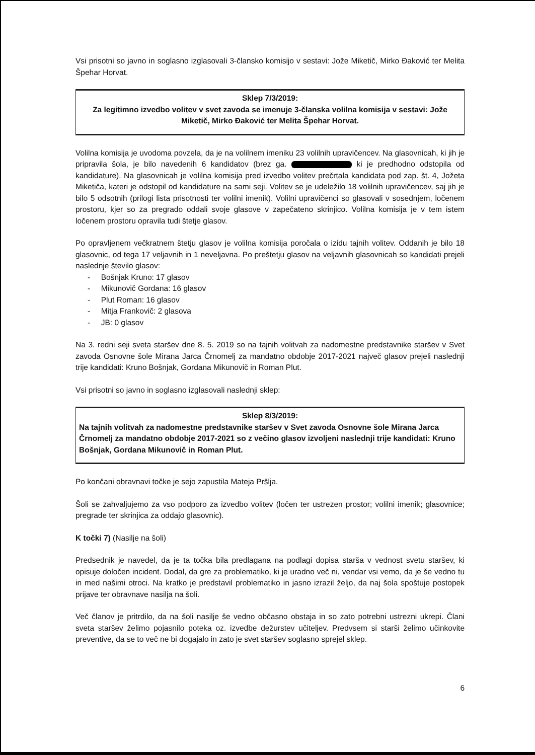Vsi prisotni so javno in soglasno izglasovali 3-člansko komisijo v sestavi: Jože Miketič, Mirko Đaković ter Melita Špehar Horvat.
Sklep 7/3/2019:
Za legitimno izvedbo volitev v svet zavoda se imenuje 3-članska volilna komisija v sestavi: Jože Miketič, Mirko Đaković ter Melita Špehar Horvat.
Volilna komisija je uvodoma povzela, da je na volilnem imeniku 23 volilnih upravičencev. Na glasovnicah, ki jih je pripravila šola, je bilo navedenih 6 kandidatov (brez ga. ki je predhodno odstopila od kandidature). Na glasovnicah je volilna komisija pred izvedbo volitev prečrtala kandidata pod zap. št. 4, Jožeta Miketiča, kateri je odstopil od kandidature na sami seji. Volitev se je udeležilo 18 volilnih upravičencev, saj jih je bilo 5 odsotnih (prilogi lista prisotnosti ter volilni imenik). Volilni upravičenci so glasovali v sosednjem, ločenem prostoru, kjer so za pregrado oddali svoje glasove v zapečateno skrinjico. Volilna komisija je v tem istem ločenem prostoru opravila tudi štetje glasov.
Po opravljenem večkratnem štetju glasov je volilna komisija poročala o izidu tajnih volitev. Oddanih je bilo 18 glasovnic, od tega 17 veljavnih in 1 neveljavna. Po preštetju glasov na veljavnih glasovnicah so kandidati prejeli naslednje število glasov:
- Bošnjak Kruno: 17 glasov
- Mikunovič Gordana: 16 glasov
- Plut Roman: 16 glasov
- Mitja Frankovič: 2 glasova
- JB: 0 glasov
Na 3. redni seji sveta staršev dne 8. 5. 2019 so na tajnih volitvah za nadomestne predstavnike staršev v Svet zavoda Osnovne šole Mirana Jarca Črnomelj za mandatno obdobje 2017-2021 največ glasov prejeli naslednji trije kandidati: Kruno Bošnjak, Gordana Mikunovič in Roman Plut.
Vsi prisotni so javno in soglasno izglasovali naslednji sklep:
Sklep 8/3/2019:
Na tajnih volitvah za nadomestne predstavnike staršev v Svet zavoda Osnovne šole Mirana Jarca Črnomelj za mandatno obdobje 2017-2021 so z večino glasov izvoljeni naslednji trije kandidati: Kruno Bošnjak, Gordana Mikunovič in Roman Plut.
Po končani obravnavi točke je sejo zapustila Mateja Pršlja.
Šoli se zahvaljujemo za vso podporo za izvedbo volitev (ločen ter ustrezen prostor; volilni imenik; glasovnice; pregrade ter skrinjica za oddajo glasovnic).
K točki 7) (Nasilje na šoli)
Predsednik je navedel, da je ta točka bila predlagana na podlagi dopisa starša v vednost svetu staršev, ki opisuje določen incident. Dodal, da gre za problematiko, ki je uradno več ni, vendar vsi vemo, da je še vedno tu in med našimi otroci. Na kratko je predstavil problematiko in jasno izrazil željo, da naj šola spoštuje postopek prijave ter obravnave nasilja na šoli.
Več članov je pritrdilo, da na šoli nasilje še vedno občasno obstaja in so zato potrebni ustrezni ukrepi. Člani sveta staršev želimo pojasnilo poteka oz. izvedbe dežurstev učiteljev. Predvsem si starši želimo učinkovite preventive, da se to več ne bi dogajalo in zato je svet staršev soglasno sprejel sklep.
6